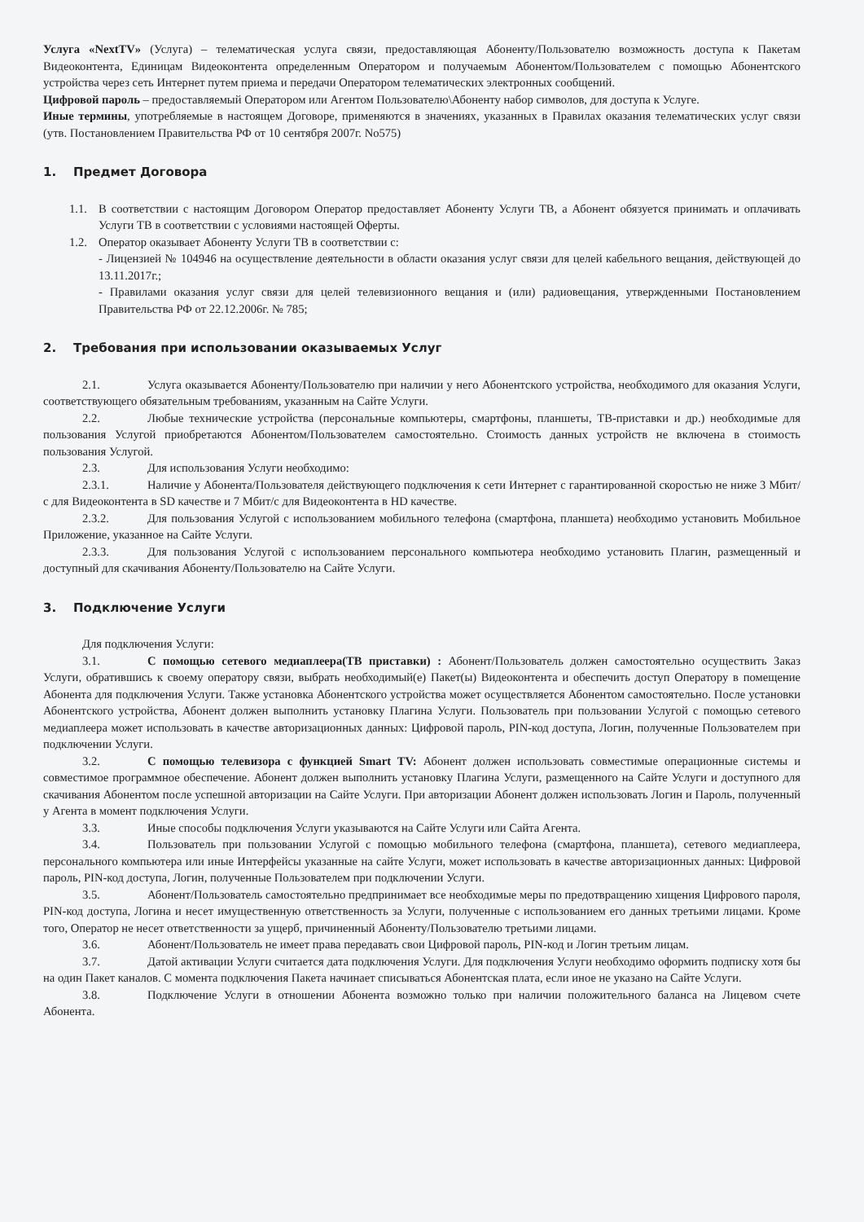Услуга «NextTV» (Услуга) – телематическая услуга связи, предоставляющая Абоненту/Пользователю возможность доступа к Пакетам Видеоконтента, Единицам Видеоконтента определенным Оператором и получаемым Абонентом/Пользователем с помощью Абонентского устройства через сеть Интернет путем приема и передачи Оператором телематических электронных сообщений.
Цифровой пароль – предоставляемый Оператором или Агентом Пользователю\Абоненту набор символов, для доступа к Услуге.
Иные термины, употребляемые в настоящем Договоре, применяются в значениях, указанных в Правилах оказания телематических услуг связи (утв. Постановлением Правительства РФ от 10 сентября 2007г. No575)
1. Предмет Договора
1.1. В соответствии с настоящим Договором Оператор предоставляет Абоненту Услуги ТВ, а Абонент обязуется принимать и оплачивать Услуги ТВ в соответствии с условиями настоящей Оферты.
1.2. Оператор оказывает Абоненту Услуги ТВ в соответствии с:
- Лицензией № 104946 на осуществление деятельности в области оказания услуг связи для целей кабельного вещания, действующей до 13.11.2017г.;
- Правилами оказания услуг связи для целей телевизионного вещания и (или) радиовещания, утвержденными Постановлением Правительства РФ от 22.12.2006г. № 785;
2. Требования при использовании оказываемых Услуг
2.1. Услуга оказывается Абоненту/Пользователю при наличии у него Абонентского устройства, необходимого для оказания Услуги, соответствующего обязательным требованиям, указанным на Сайте Услуги.
2.2. Любые технические устройства (персональные компьютеры, смартфоны, планшеты, ТВ-приставки и др.) необходимые для пользования Услугой приобретаются Абонентом/Пользователем самостоятельно. Стоимость данных устройств не включена в стоимость пользования Услугой.
2.3. Для использования Услуги необходимо:
2.3.1. Наличие у Абонента/Пользователя действующего подключения к сети Интернет с гарантированной скоростью не ниже 3 Мбит/с для Видеоконтента в SD качестве и 7 Мбит/с для Видеоконтента в HD качестве.
2.3.2. Для пользования Услугой с использованием мобильного телефона (смартфона, планшета) необходимо установить Мобильное Приложение, указанное на Сайте Услуги.
2.3.3. Для пользования Услугой с использованием персонального компьютера необходимо установить Плагин, размещенный и доступный для скачивания Абоненту/Пользователю на Сайте Услуги.
3. Подключение Услуги
Для подключения Услуги:
3.1. С помощью сетевого медиаплеера(ТВ приставки) : Абонент/Пользователь должен самостоятельно осуществить Заказ Услуги, обратившись к своему оператору связи, выбрать необходимый(е) Пакет(ы) Видеоконтента и обеспечить доступ Оператору в помещение Абонента для подключения Услуги. Также установка Абонентского устройства может осуществляется Абонентом самостоятельно. После установки Абонентского устройства, Абонент должен выполнить установку Плагина Услуги. Пользователь при пользовании Услугой с помощью сетевого медиаплеера может использовать в качестве авторизационных данных: Цифровой пароль, PIN-код доступа, Логин, полученные Пользователем при подключении Услуги.
3.2. С помощью телевизора с функцией Smart TV: Абонент должен использовать совместимые операционные системы и совместимое программное обеспечение. Абонент должен выполнить установку Плагина Услуги, размещенного на Сайте Услуги и доступного для скачивания Абонентом после успешной авторизации на Сайте Услуги. При авторизации Абонент должен использовать Логин и Пароль, полученный у Агента в момент подключения Услуги.
3.3. Иные способы подключения Услуги указываются на Сайте Услуги или Сайта Агента.
3.4. Пользователь при пользовании Услугой с помощью мобильного телефона (смартфона, планшета), сетевого медиаплеера, персонального компьютера или иные Интерфейсы указанные на сайте Услуги, может использовать в качестве авторизационных данных: Цифровой пароль, PIN-код доступа, Логин, полученные Пользователем при подключении Услуги.
3.5. Абонент/Пользователь самостоятельно предпринимает все необходимые меры по предотвращению хищения Цифрового пароля, PIN-код доступа, Логина и несет имущественную ответственность за Услуги, полученные с использованием его данных третьими лицами. Кроме того, Оператор не несет ответственности за ущерб, причиненный Абоненту/Пользователю третьими лицами.
3.6. Абонент/Пользователь не имеет права передавать свои Цифровой пароль, PIN-код и Логин третьим лицам.
3.7. Датой активации Услуги считается дата подключения Услуги. Для подключения Услуги необходимо оформить подписку хотя бы на один Пакет каналов. С момента подключения Пакета начинает списываться Абонентская плата, если иное не указано на Сайте Услуги.
3.8. Подключение Услуги в отношении Абонента возможно только при наличии положительного баланса на Лицевом счете Абонента.